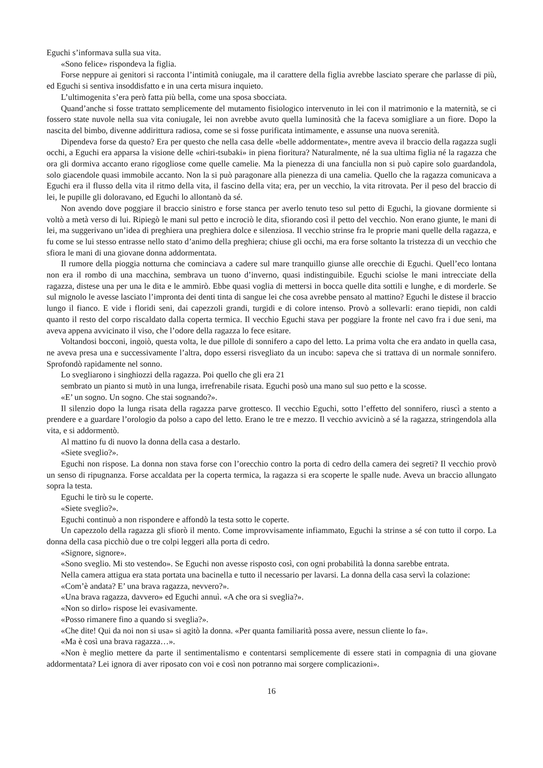Eguchi s’informava sulla sua vita.
«Sono felice» rispondeva la figlia.
Forse neppure ai genitori si racconta l’intimità coniugale, ma il carattere della figlia avrebbe lasciato sperare che parlasse di più, ed Eguchi si sentiva insoddisfatto e in una certa misura inquieto.
L’ultimogenita s’era però fatta più bella, come una sposa sbocciata.
Quand’anche si fosse trattato semplicemente del mutamento fisiologico intervenuto in lei con il matrimonio e la maternità, se ci fossero state nuvole nella sua vita coniugale, lei non avrebbe avuto quella luminosità che la faceva somigliare a un fiore. Dopo la nascita del bimbo, divenne addirittura radiosa, come se si fosse purificata intimamente, e assunse una nuova serenità.
Dipendeva forse da questo? Era per questo che nella casa delle «belle addormentate», mentre aveva il braccio della ragazza sugli occhi, a Eguchi era apparsa la visione delle «chiri-tsubaki» in piena fioritura? Naturalmente, né la sua ultima figlia né la ragazza che ora gli dormiva accanto erano rigogliose come quelle camelie. Ma la pienezza di una fanciulla non si può capire solo guardandola, solo giacendole quasi immobile accanto. Non la si può paragonare alla pienezza di una camelia. Quello che la ragazza comunicava a Eguchi era il flusso della vita il ritmo della vita, il fascino della vita; era, per un vecchio, la vita ritrovata. Per il peso del braccio di lei, le pupille gli doloravano, ed Eguchi lo allontanò da sé.
Non avendo dove poggiare il braccio sinistro e forse stanca per averlo tenuto teso sul petto di Eguchi, la giovane dormiente si voltò a metà verso di lui. Ripiegò le mani sul petto e incrociò le dita, sfiorando così il petto del vecchio. Non erano giunte, le mani di lei, ma suggerivano un’idea di preghiera una preghiera dolce e silenziosa. Il vecchio strinse fra le proprie mani quelle della ragazza, e fu come se lui stesso entrasse nello stato d’animo della preghiera; chiuse gli occhi, ma era forse soltanto la tristezza di un vecchio che sfiora le mani di una giovane donna addormentata.
Il rumore della pioggia notturna che cominciava a cadere sul mare tranquillo giunse alle orecchie di Eguchi. Quell’eco lontana non era il rombo di una macchina, sembrava un tuono d’inverno, quasi indistinguibile. Eguchi sciolse le mani intrecciate della ragazza, distese una per una le dita e le ammirò. Ebbe quasi voglia di mettersi in bocca quelle dita sottili e lunghe, e di morderle. Se sul mignolo le avesse lasciato l’impronta dei denti tinta di sangue lei che cosa avrebbe pensato al mattino? Eguchi le distese il braccio lungo il fianco. E vide i floridi seni, dai capezzoli grandi, turgidi e di colore intenso. Provò a sollevarli: erano tiepidi, non caldi quanto il resto del corpo riscaldato dalla coperta termica. Il vecchio Eguchi stava per poggiare la fronte nel cavo fra i due seni, ma aveva appena avvicinato il viso, che l’odore della ragazza lo fece esitare.
Voltandosi bocconi, ingoiò, questa volta, le due pillole di sonnifero a capo del letto. La prima volta che era andato in quella casa, ne aveva presa una e successivamente l’altra, dopo essersi risvegliato da un incubo: sapeva che si trattava di un normale sonnifero. Sprofondò rapidamente nel sonno.
Lo svegliarono i singhiozzi della ragazza. Poi quello che gli era 21
sembrato un pianto si mutò in una lunga, irrefrenabile risata. Eguchi posò una mano sul suo petto e la scosse.
«E’ un sogno. Un sogno. Che stai sognando?».
Il silenzio dopo la lunga risata della ragazza parve grottesco. Il vecchio Eguchi, sotto l’effetto del sonnifero, riuscì a stento a prendere e a guardare l’orologio da polso a capo del letto. Erano le tre e mezzo. Il vecchio avvicinò a sé la ragazza, stringendola alla vita, e si addormentò.
Al mattino fu di nuovo la donna della casa a destarlo.
«Siete sveglio?».
Eguchi non rispose. La donna non stava forse con l’orecchio contro la porta di cedro della camera dei segreti? Il vecchio provò un senso di ripugnanza. Forse accaldata per la coperta termica, la ragazza si era scoperte le spalle nude. Aveva un braccio allungato sopra la testa.
Eguchi le tirò su le coperte.
«Siete sveglio?».
Eguchi continuò a non rispondere e affondò la testa sotto le coperte.
Un capezzolo della ragazza gli sfiorò il mento. Come improvvisamente infiammato, Eguchi la strinse a sé con tutto il corpo. La donna della casa picchiò due o tre colpi leggeri alla porta di cedro.
«Signore, signore».
«Sono sveglio. Mi sto vestendo». Se Eguchi non avesse risposto così, con ogni probabilità la donna sarebbe entrata.
Nella camera attigua era stata portata una bacinella e tutto il necessario per lavarsi. La donna della casa servì la colazione:
«Com’è andata? E’ una brava ragazza, nevvero?».
«Una brava ragazza, davvero» ed Eguchi annuì. «A che ora si sveglia?».
«Non so dirlo» rispose lei evasivamente.
«Posso rimanere fino a quando si sveglia?».
«Che dite! Qui da noi non si usa» si agitò la donna. «Per quanta familiarità possa avere, nessun cliente lo fa».
«Ma è così una brava ragazza…».
«Non è meglio mettere da parte il sentimentalismo e contentarsi semplicemente di essere stati in compagnia di una giovane addormentata? Lei ignora di aver riposato con voi e così non potranno mai sorgere complicazioni».
16